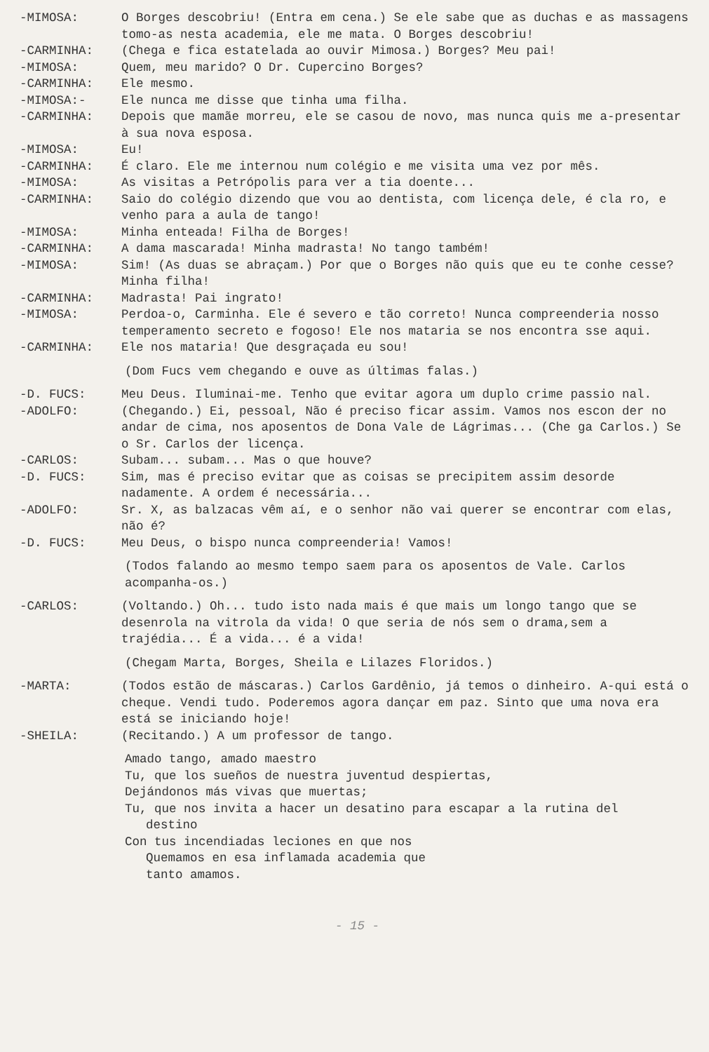-MIMOSA: O Borges descobriu! (Entra em cena.) Se ele sabe que as duchas e as massagens tomo-as nesta academia, ele me mata. O Borges descobriu!
-CARMINHA: (Chega e fica estatelada ao ouvir Mimosa.) Borges? Meu pai!
-MIMOSA: Quem, meu marido? O Dr. Cupercino Borges?
-CARMINHA: Ele mesmo.
-MIMOSA:- Ele nunca me disse que tinha uma filha.
-CARMINHA: Depois que mamãe morreu, ele se casou de novo, mas nunca quis me a-presentar à sua nova esposa.
-MIMOSA: Eu!
-CARMINHA: É claro. Ele me internou num colégio e me visita uma vez por mês.
-MIMOSA: As visitas a Petrópolis para ver a tia doente...
-CARMINHA: Saio do colégio dizendo que vou ao dentista, com licença dele, é cla ro, e venho para a aula de tango!
-MIMOSA: Minha enteada! Filha de Borges!
-CARMINHA: A dama mascarada! Minha madrasta! No tango também!
-MIMOSA: Sim! (As duas se abraçam.) Por que o Borges não quis que eu te conhe cesse? Minha filha!
-CARMINHA: Madrasta! Pai ingrato!
-MIMOSA: Perdoa-o, Carminha. Ele é severo e tão correto! Nunca compreenderia nosso temperamento secreto e fogoso! Ele nos mataria se nos encontra sse aqui.
-CARMINHA: Ele nos mataria! Que desgraçada eu sou!
(Dom Fucs vem chegando e ouve as últimas falas.)
-D. FUCS: Meu Deus. Iluminai-me. Tenho que evitar agora um duplo crime passio nal.
-ADOLFO: (Chegando.) Ei, pessoal, Não é preciso ficar assim. Vamos nos escon der no andar de cima, nos aposentos de Dona Vale de Lágrimas... (Che ga Carlos.) Se o Sr. Carlos der licença.
-CARLOS: Subam... subam... Mas o que houve?
-D. FUCS: Sim, mas é preciso evitar que as coisas se precipitem assim desorde nadamente. A ordem é necessária...
-ADOLFO: Sr. X, as balzacas vêm aí, e o senhor não vai querer se encontrar com elas, não é?
-D. FUCS: Meu Deus, o bispo nunca compreenderia! Vamos!
(Todos falando ao mesmo tempo saem para os aposentos de Vale. Carlos acompanha-os.)
-CARLOS: (Voltando.) Oh... tudo isto nada mais é que mais um longo tango que se desenrola na vitrola da vida! O que seria de nós sem o drama,sem a trajédia... É a vida... é a vida!
(Chegam Marta, Borges, Sheila e Lilazes Floridos.)
-MARTA: (Todos estão de máscaras.) Carlos Gardênio, já temos o dinheiro. A-qui está o cheque. Vendi tudo. Poderemos agora dançar em paz. Sinto que uma nova era está se iniciando hoje!
-SHEILA: (Recitando.) A um professor de tango.
Amado tango, amado maestro
Tu, que los sueños de nuestra juventud despiertas,
Dejándonos más vivas que muertas;
Tu, que nos invita a hacer un desatino para escapar a la rutina del
destino
Con tus incendiadas leciones en que nos
Quemamos en esa inflamada academia que
tanto amamos.
- 15 -